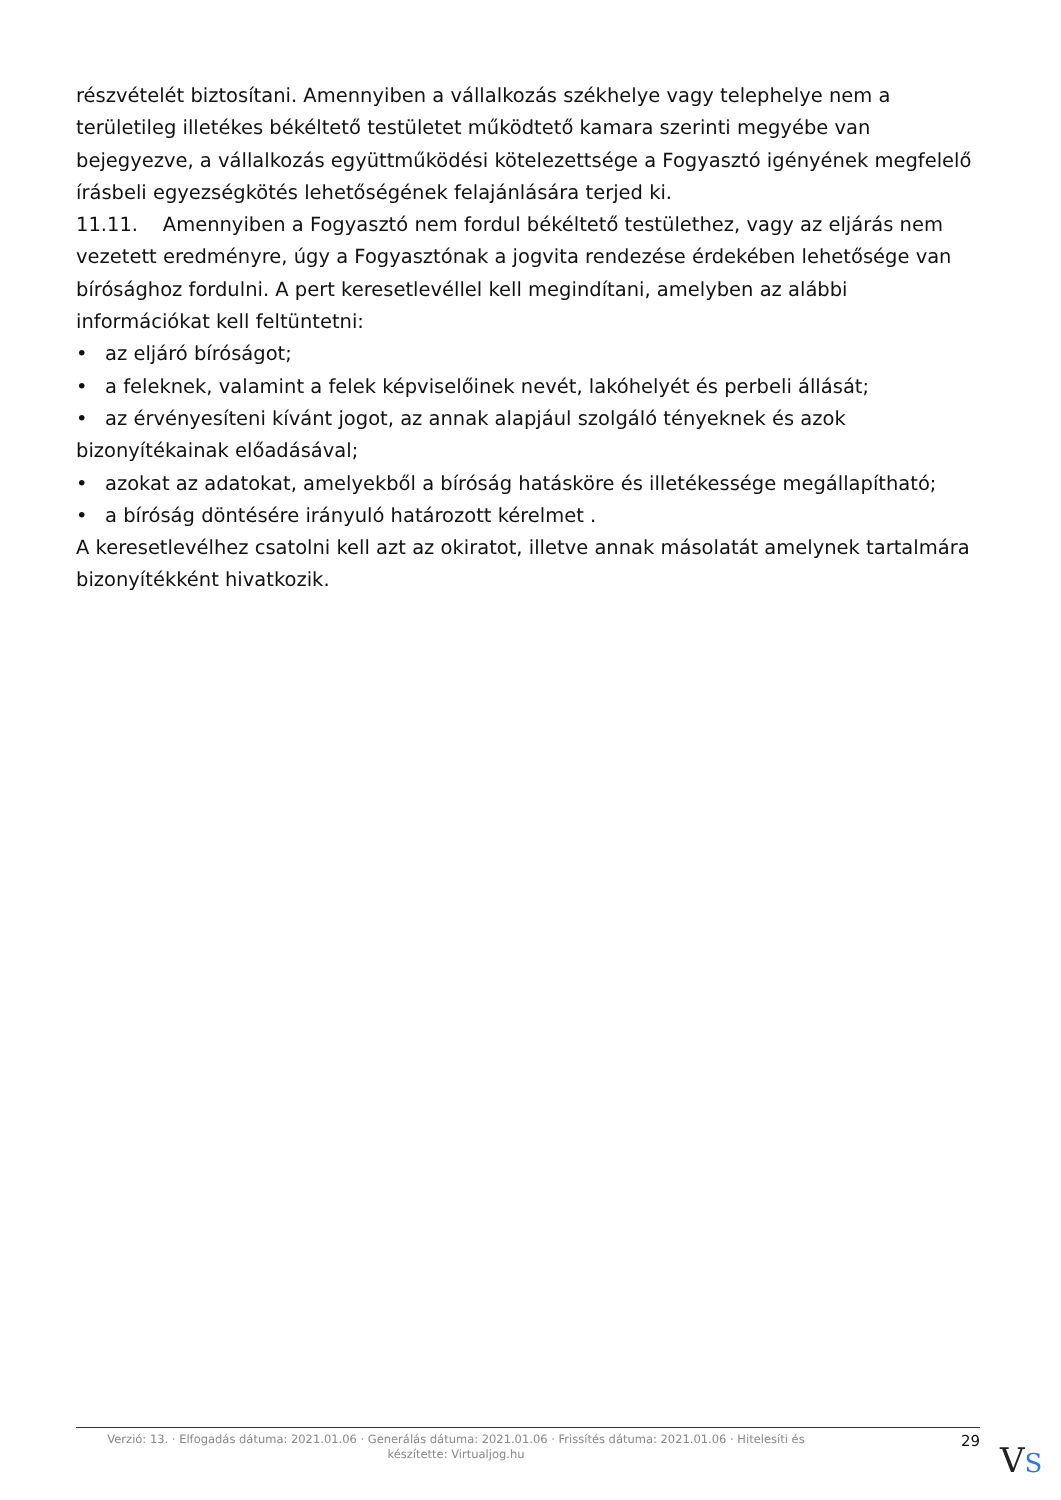részvételét biztosítani. Amennyiben a vállalkozás székhelye vagy telephelye nem a területileg illetékes békéltető testületet működtető kamara szerinti megyébe van bejegyezve, a vállalkozás együttműködési kötelezettsége a Fogyasztó igényének megfelelő írásbeli egyezségkötés lehetőségének felajánlására terjed ki.
11.11. Amennyiben a Fogyasztó nem fordul békéltető testülethez, vagy az eljárás nem vezetett eredményre, úgy a Fogyasztónak a jogvita rendezése érdekében lehetősége van bírósághoz fordulni. A pert keresetlevéllel kell megindítani, amelyben az alábbi információkat kell feltüntetni:
• az eljáró bíróságot;
• a feleknek, valamint a felek képviselőinek nevét, lakóhelyét és perbeli állását;
• az érvényesíteni kívánt jogot, az annak alapjául szolgáló tényeknek és azok bizonyítékainak előadásával;
• azokat az adatokat, amelyekből a bíróság hatásköre és illetékessége megállapítható;
• a bíróság döntésére irányuló határozott kérelmet .
A keresetlevélhez csatolni kell azt az okiratot, illetve annak másolatát amelynek tartalmára bizonyítékként hivatkozik.
Verzió: 13. · Elfogadás dátuma: 2021.01.06 · Generálás dátuma: 2021.01.06 · Frissítés dátuma: 2021.01.06 · Hitelesíti és készítette: Virtualjog.hu
29
VS